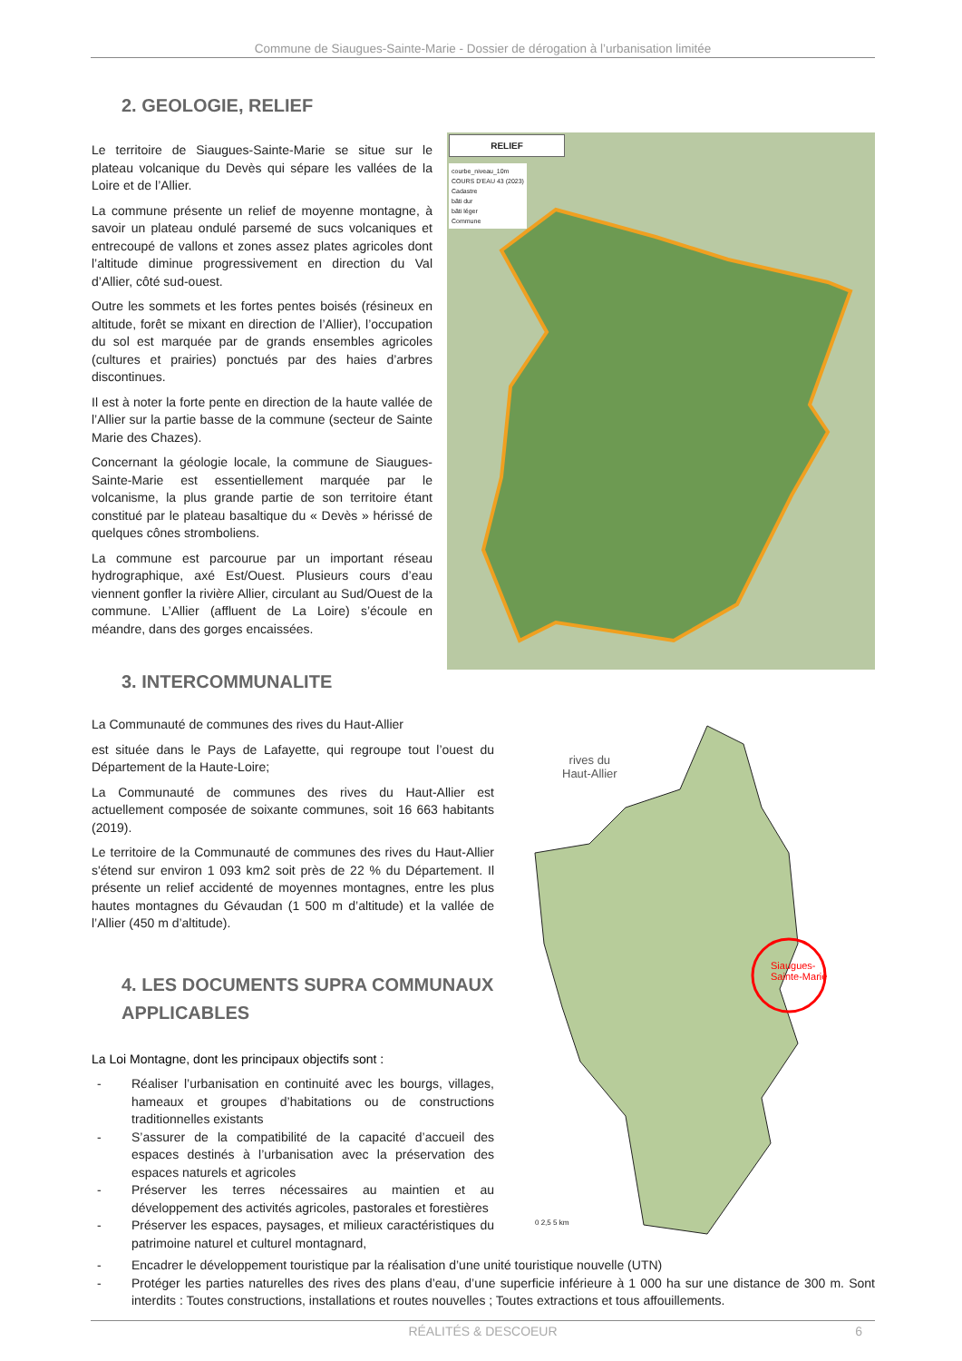Commune de Siaugues-Sainte-Marie - Dossier de dérogation à l’urbanisation limitée
2. GEOLOGIE, RELIEF
Le territoire de Siaugues-Sainte-Marie se situe sur le plateau volcanique du Devès qui sépare les vallées de la Loire et de l’Allier.
La commune présente un relief de moyenne montagne, à savoir un plateau ondulé parsemé de sucs volcaniques et entrecoupé de vallons et zones assez plates agricoles dont l’altitude diminue progressivement en direction du Val d’Allier, côté sud-ouest.
Outre les sommets et les fortes pentes boisés (résineux en altitude, forêt se mixant en direction de l’Allier), l’occupation du sol est marquée par de grands ensembles agricoles (cultures et prairies) ponctués par des haies d’arbres discontinues.
Il est à noter la forte pente en direction de la haute vallée de l’Allier sur la partie basse de la commune (secteur de Sainte Marie des Chazes).
Concernant la géologie locale, la commune de Siaugues-Sainte-Marie est essentiellement marquée par le volcanisme, la plus grande partie de son territoire étant constitué par le plateau basaltique du « Devès » hérissé de quelques cônes stromboliens.
La commune est parcourue par un important réseau hydrographique, axé Est/Ouest. Plusieurs cours d’eau viennent gonfler la rivière Allier, circulant au Sud/Ouest de la commune. L’Allier (affluent de La Loire) s’écoule en méandre, dans des gorges encaissées.
RELIEF
courbe_niveau_10m
COURS D'EAU 43 (2023)
Cadastre
bâti dur
bâti léger
Commune
3. INTERCOMMUNALITE
La Communauté de communes des rives du Haut-Allier
est située dans le Pays de Lafayette, qui regroupe tout l’ouest du Département de la Haute-Loire;
La Communauté de communes des rives du Haut-Allier est actuellement composée de soixante communes, soit 16 663 habitants (2019).
Le territoire de la Communauté de communes des rives du Haut-Allier s'étend sur environ 1 093 km2 soit près de 22 % du Département. Il présente un relief accidenté de moyennes montagnes, entre les plus hautes montagnes du Gévaudan (1 500 m d’altitude) et la vallée de l’Allier (450 m d’altitude).
4. LES DOCUMENTS SUPRA COMMUNAUX APPLICABLES
La Loi Montagne, dont les principaux objectifs sont :
- Réaliser l’urbanisation en continuité avec les bourgs, villages, hameaux et groupes d’habitations ou de constructions traditionnelles existants
- S’assurer de la compatibilité de la capacité d’accueil des espaces destinés à l’urbanisation avec la préservation des espaces naturels et agricoles
- Préserver les terres nécessaires au maintien et au développement des activités agricoles, pastorales et forestières
- Préserver les espaces, paysages, et milieux caractéristiques du patrimoine naturel et culturel montagnard,
rives du
Haut-Allier
Siaugues-
Sainte-Marie
0 2,5 5 km
- Encadrer le développement touristique par la réalisation d’une unité touristique nouvelle (UTN)
- Protéger les parties naturelles des rives des plans d’eau, d’une superficie inférieure à 1 000 ha sur une distance de 300 m. Sont interdits : Toutes constructions, installations et routes nouvelles ; Toutes extractions et tous affouillements.
RÉALITÉS & DESCOEUR 6